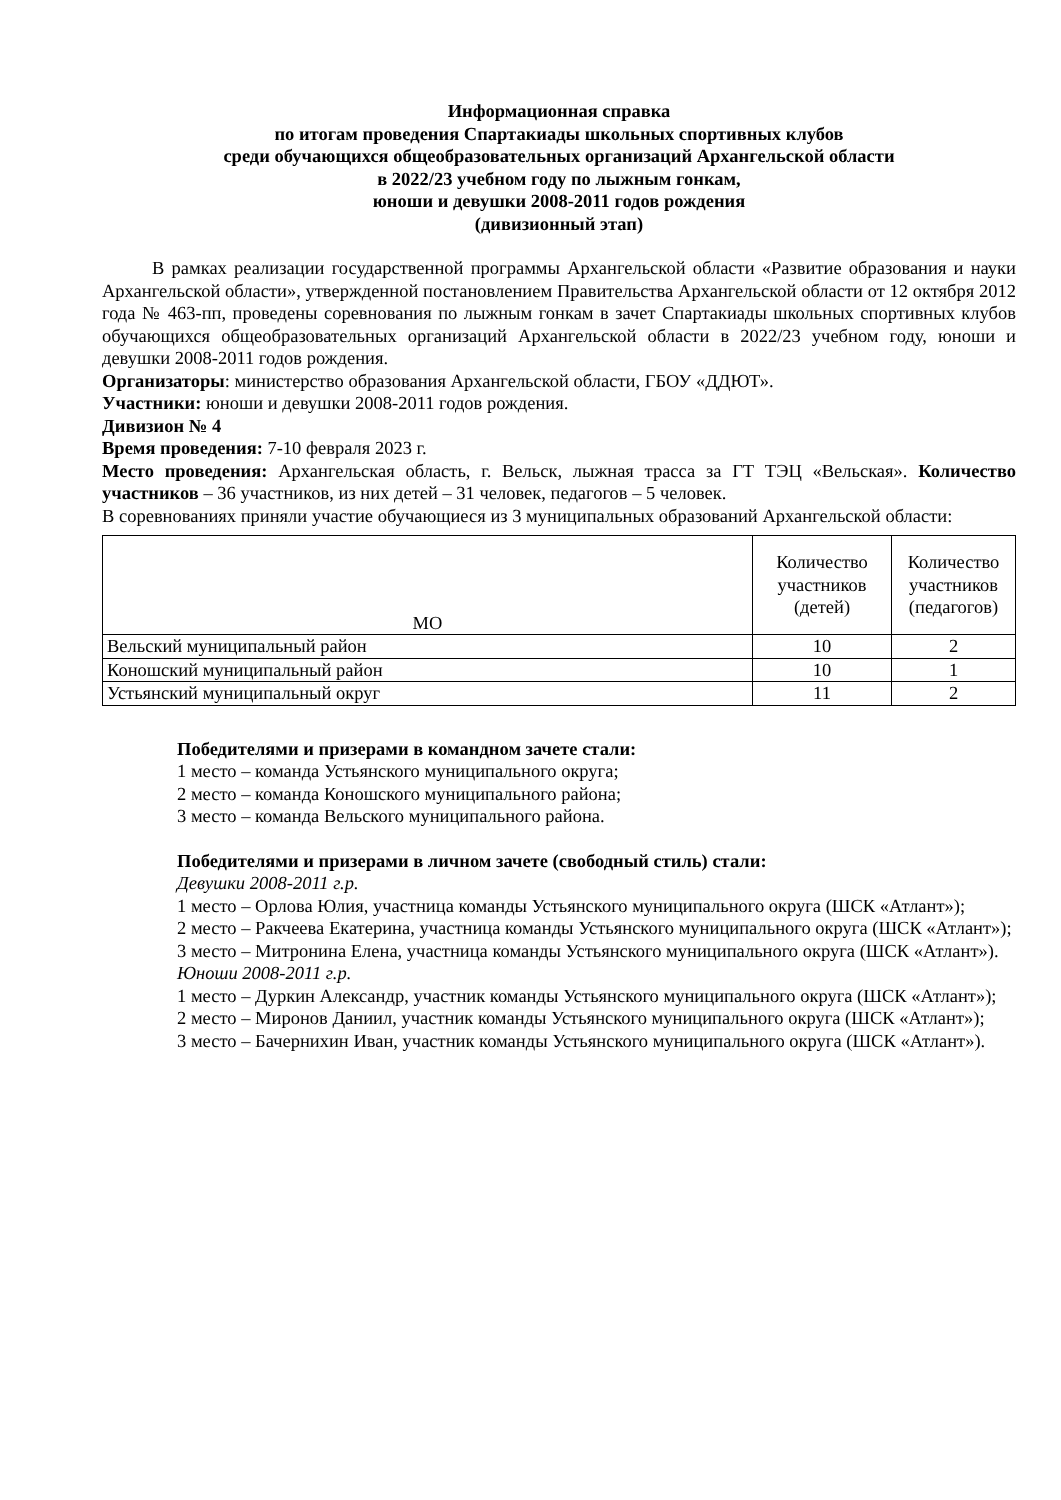Информационная справка
по итогам проведения Спартакиады школьных спортивных клубов
среди обучающихся общеобразовательных организаций Архангельской области
в 2022/23 учебном году по лыжным гонкам,
юноши и девушки 2008-2011 годов рождения
(дивизионный этап)
В рамках реализации государственной программы Архангельской области «Развитие образования и науки Архангельской области», утвержденной постановлением Правительства Архангельской области от 12 октября 2012 года № 463-пп, проведены соревнования по лыжным гонкам в зачет Спартакиады школьных спортивных клубов обучающихся общеобразовательных организаций Архангельской области в 2022/23 учебном году, юноши и девушки 2008-2011 годов рождения.
Организаторы: министерство образования Архангельской области, ГБОУ «ДДЮТ».
Участники: юноши и девушки 2008-2011 годов рождения.
Дивизион № 4
Время проведения: 7-10 февраля 2023 г.
Место проведения: Архангельская область, г. Вельск, лыжная трасса за ГТ ТЭЦ «Вельская». Количество участников – 36 участников, из них детей – 31 человек, педагогов – 5 человек.
В соревнованиях приняли участие обучающиеся из 3 муниципальных образований Архангельской области:
| МО | Количество участников (детей) | Количество участников (педагогов) |
| --- | --- | --- |
| Вельский муниципальный район | 10 | 2 |
| Коношский муниципальный район | 10 | 1 |
| Устьянский муниципальный округ | 11 | 2 |
Победителями и призерами в командном зачете стали:
1 место – команда Устьянского муниципального округа;
2 место – команда Коношского муниципального района;
3 место – команда Вельского муниципального района.
Победителями и призерами в личном зачете (свободный стиль) стали:
Девушки 2008-2011 г.р.
1 место – Орлова Юлия, участница команды Устьянского муниципального округа (ШСК «Атлант»);
2 место – Ракчеева Екатерина, участница команды Устьянского муниципального округа (ШСК «Атлант»);
3 место – Митронина Елена, участница команды Устьянского муниципального округа (ШСК «Атлант»).
Юноши 2008-2011 г.р.
1 место – Дуркин Александр, участник команды Устьянского муниципального округа (ШСК «Атлант»);
2 место – Миронов Даниил, участник команды Устьянского муниципального округа (ШСК «Атлант»);
3 место – Бачернихин Иван, участник команды Устьянского муниципального округа (ШСК «Атлант»).